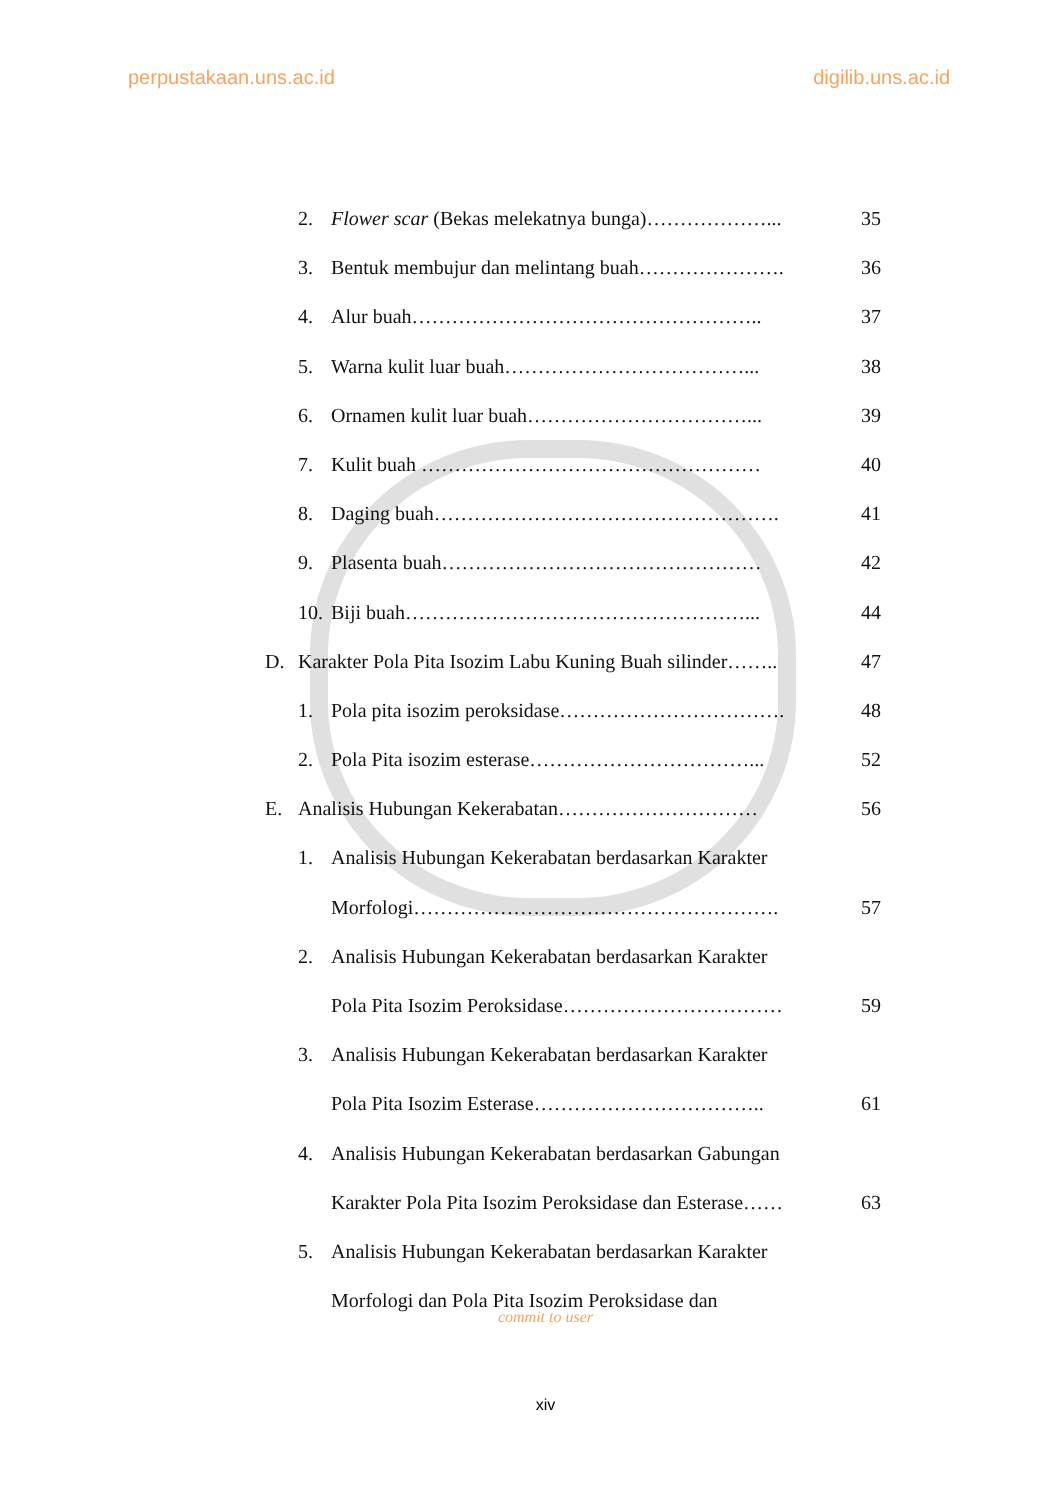perpustakaan.uns.ac.id digilib.uns.ac.id
2. Flower scar (Bekas melekatnya bunga)………………... 35
3. Bentuk membujur dan melintang buah…………………. 36
4. Alur buah…………………………………………….. 37
5. Warna kulit luar buah………………………………... 38
6. Ornamen kulit luar buah……………………………... 39
7. Kulit buah …………………………………………… 40
8. Daging buah……………………………………………. 41
9. Plasenta buah………………………………………… 42
10. Biji buah……………………………………………... 44
D. Karakter Pola Pita Isozim Labu Kuning Buah silinder…….. 47
1. Pola pita isozim peroksidase……………………………. 48
2. Pola Pita isozim esterase……………………………... 52
E. Analisis Hubungan Kekerabatan………………………… 56
1. Analisis Hubungan Kekerabatan berdasarkan Karakter
Morfologi………………………………………………. 57
2. Analisis Hubungan Kekerabatan berdasarkan Karakter
Pola Pita Isozim Peroksidase…………………………… 59
3. Analisis Hubungan Kekerabatan berdasarkan Karakter
Pola Pita Isozim Esterase…………………………….. 61
4. Analisis Hubungan Kekerabatan berdasarkan Gabungan
Karakter Pola Pita Isozim Peroksidase dan Esterase…… 63
5. Analisis Hubungan Kekerabatan berdasarkan Karakter
Morfologi dan Pola Pita Isozim Peroksidase dan
commit to user
xiv